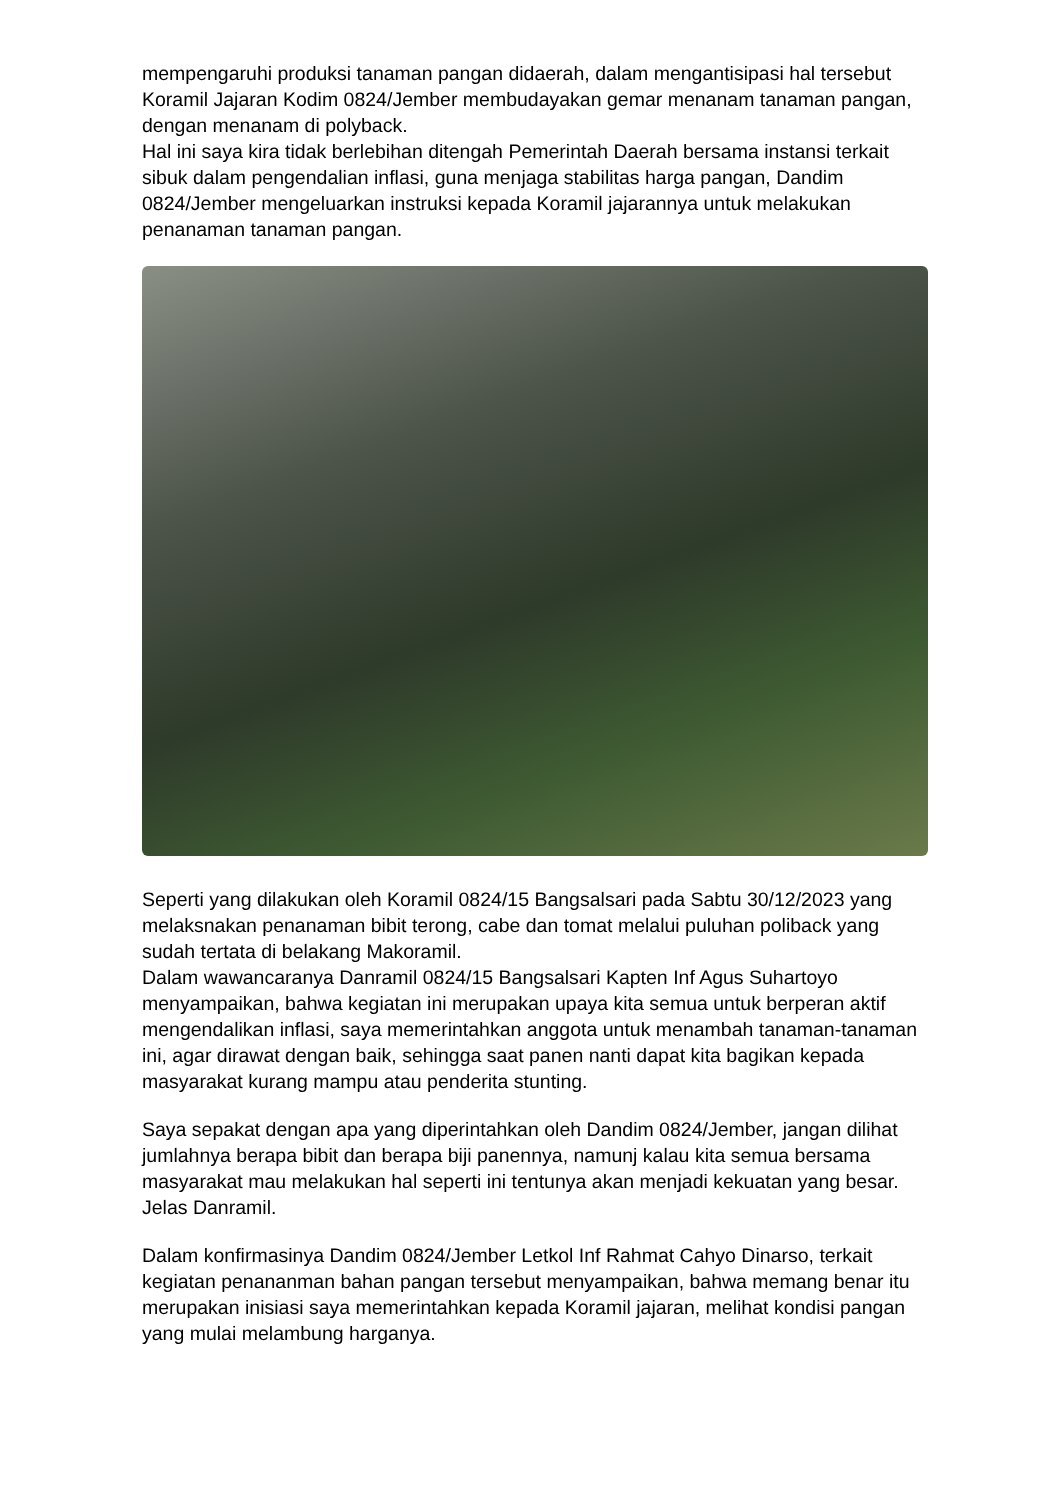mempengaruhi produksi tanaman pangan didaerah, dalam mengantisipasi hal tersebut Koramil Jajaran Kodim 0824/Jember membudayakan gemar menanam tanaman pangan, dengan menanam di polyback.
Hal ini saya kira tidak berlebihan ditengah Pemerintah Daerah bersama instansi terkait sibuk dalam pengendalian inflasi, guna menjaga stabilitas harga pangan, Dandim 0824/Jember mengeluarkan instruksi kepada Koramil jajarannya untuk melakukan penanaman tanaman pangan.
Seperti yang dilakukan oleh Koramil 0824/15 Bangsalsari pada Sabtu 30/12/2023 yang melaksnakan penanaman bibit terong, cabe dan tomat melalui puluhan poliback yang sudah tertata di belakang Makoramil.
Dalam wawancaranya Danramil 0824/15 Bangsalsari Kapten Inf Agus Suhartoyo menyampaikan, bahwa kegiatan ini merupakan upaya kita semua untuk berperan aktif mengendalikan inflasi, saya memerintahkan anggota untuk menambah tanaman-tanaman ini, agar dirawat dengan baik, sehingga saat panen nanti dapat kita bagikan kepada masyarakat kurang mampu atau penderita stunting.
Saya sepakat dengan apa yang diperintahkan oleh Dandim 0824/Jember, jangan dilihat jumlahnya berapa bibit dan berapa biji panennya, namunj kalau kita semua bersama masyarakat mau melakukan hal seperti ini tentunya akan menjadi kekuatan yang besar. Jelas Danramil.
Dalam konfirmasinya Dandim 0824/Jember Letkol Inf Rahmat Cahyo Dinarso, terkait kegiatan penananman bahan pangan tersebut menyampaikan, bahwa memang benar itu merupakan inisiasi saya memerintahkan kepada Koramil jajaran, melihat kondisi pangan yang mulai melambung harganya.